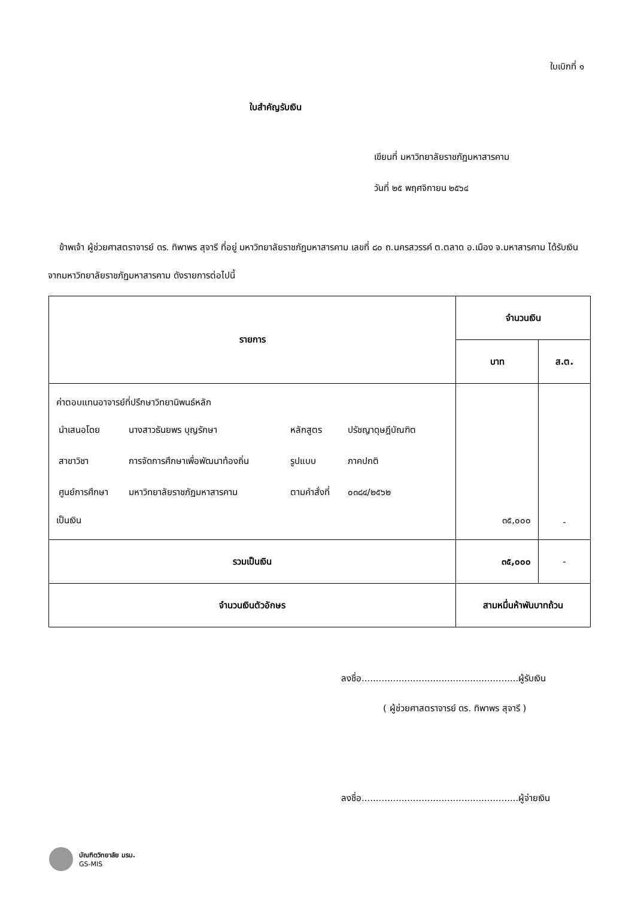ใบเบิกที่ ๑
ใบสำคัญรับเงิน
เขียนที่ มหาวิทยาลัยราชภัฏมหาสารคาม
วันที่ ๒๕ พฤศจิกายน ๒๕๖๔
ข้าพเจ้า ผู้ช่วยศาสตราจารย์ ดร. ทิพาพร สุจารี ที่อยู่ มหาวิทยาลัยราชภัฏมหาสารคาม เลขที่ ๘๐ ถ.นครสวรรค์ ต.ตลาด อ.เมือง จ.มหาสารคาม ได้รับเงินจากมหาวิทยาลัยราชภัฏมหาสารคาม ดังรายการต่อไปนี้
| รายการ | จำนวนเงิน | |
| --- | --- | --- |
| | บาท | ส.ต. |
| ค่าตอบแทนอาจารย์ที่ปรึกษาวิทยานิพนธ์หลัก / นำเสนอโดย / นางสาวธันยพร บุญรักษา / หลักสูตร / ปรัชญาดุษฎีบัณฑิต / / สาขาวิชา / การจัดการศึกษาเพื่อพัฒนาท้องถิ่น / รูปแบบ / ภาคปกติ / / ศูนย์การศึกษา / มหาวิทยาลัยราชภัฏมหาสารคาม / ตามคำสั่งที่ / ๐๓๘๔/๒๕๖๒ / เป็นเงิน | ๓๕,๐๐๐ | - |
| รวมเป็นเงิน | ๓๕,๐๐๐ | - |
| จำนวนเงินตัวอักษร | สามหมื่นห้าพันบาทถ้วน | |
ลงชื่อ.......................................................ผู้รับเงิน
( ผู้ช่วยศาสตราจารย์ ดร. ทิพาพร สุจารี )
ลงชื่อ.......................................................ผู้จ่ายเงิน
บัณฑิตวิทยาลัย มรม.
GS-MIS